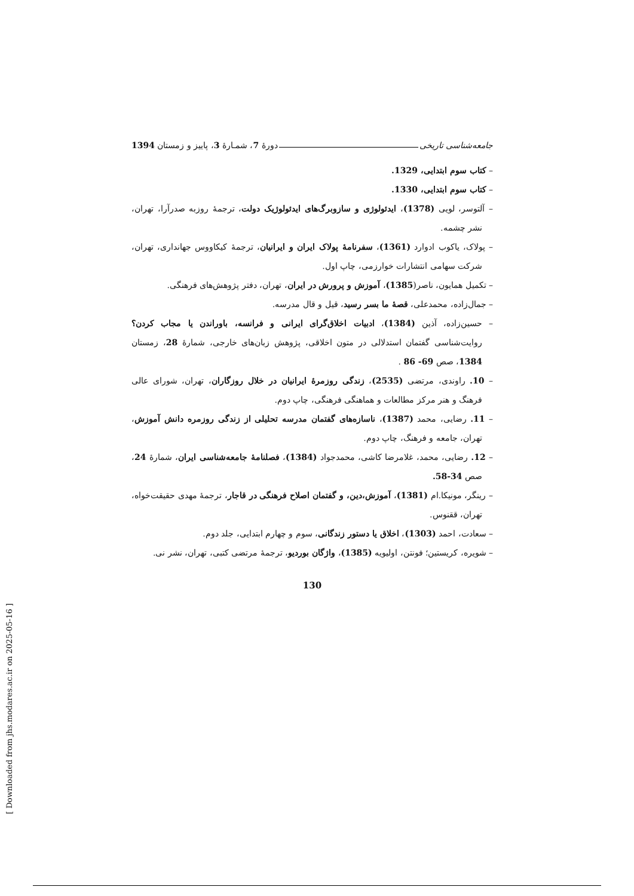جامعه‌شناسی تاریخی دورهٔ 7، شمـارهٔ 3، پاییز و زمستان 1394
– کتاب سوم ابتدایی، 1329.
– کتاب سوم ابتدایی، 1330.
– آلتوسر، لویی (1378)، ایدئولوژی و سازوبرگ‌های ایدئولوژیک دولت، ترجمهٔ روزبه صدرآرا، تهران، نشر چشمه.
– پولاک، یاکوب ادوارد (1361)، سفرنامهٔ پولاک ایران و ایرانیان، ترجمهٔ کیکاووس جهانداری، تهران، شرکت سهامی انتشارات خوارزمی، چاپ اول.
– تکمیل همایون، ناصر(1385)، آموزش و پرورش در ایران، تهران، دفتر پژوهش‌های فرهنگی.
– جمال‌زاده، محمدعلی، قصهٔ ما بسر رسید، قیل و قال مدرسه.
– حسین‌زاده، آذین (1384)، ادبیات اخلاق‌گرای ایرانی و فرانسه، باوراندن یا مجاب کردن؟ روایت‌شناسی گفتمان استدلالی در متون اخلاقی، پژوهش زبان‌های خارجی، شمارهٔ 28، زمستان 1384، صص 69- 86 .
– 10. راوندی، مرتضی (2535)، زندگی روزمرهٔ ایرانیان در خلال روزگاران، تهران، شورای عالی فرهنگ و هنر مرکز مطالعات و هماهنگی فرهنگی، چاپ دوم.
– 11. رضایی، محمد (1387)، ناسازه‌های گفتمان مدرسه تحلیلی از زندگی روزمره دانش آموزش، تهران، جامعه و فرهنگ، چاپ دوم.
– 12. رضایی، محمد، غلامرضا کاشی، محمدجواد (1384)، فصلنامهٔ جامعه‌شناسی ایران، شمارهٔ 24، صص 34-58.
– رینگر، مونیکا.ام (1381)، آموزش،دین، و گفتمان اصلاح فرهنگی در قاجار، ترجمهٔ مهدی حقیقت‌خواه، تهران، ققنوس.
– سعادت، احمد (1303)، اخلاق یا دستور زندگانی، سوم و چهارم ابتدایی، جلد دوم.
– شویره، کریستین؛ فونتن، اولیویه (1385)، واژگان بوردیو، ترجمهٔ مرتضی کتبی، تهران، نشر نی.
130
[ Downloaded from jhs.modares.ac.ir on 2025-05-16 ]